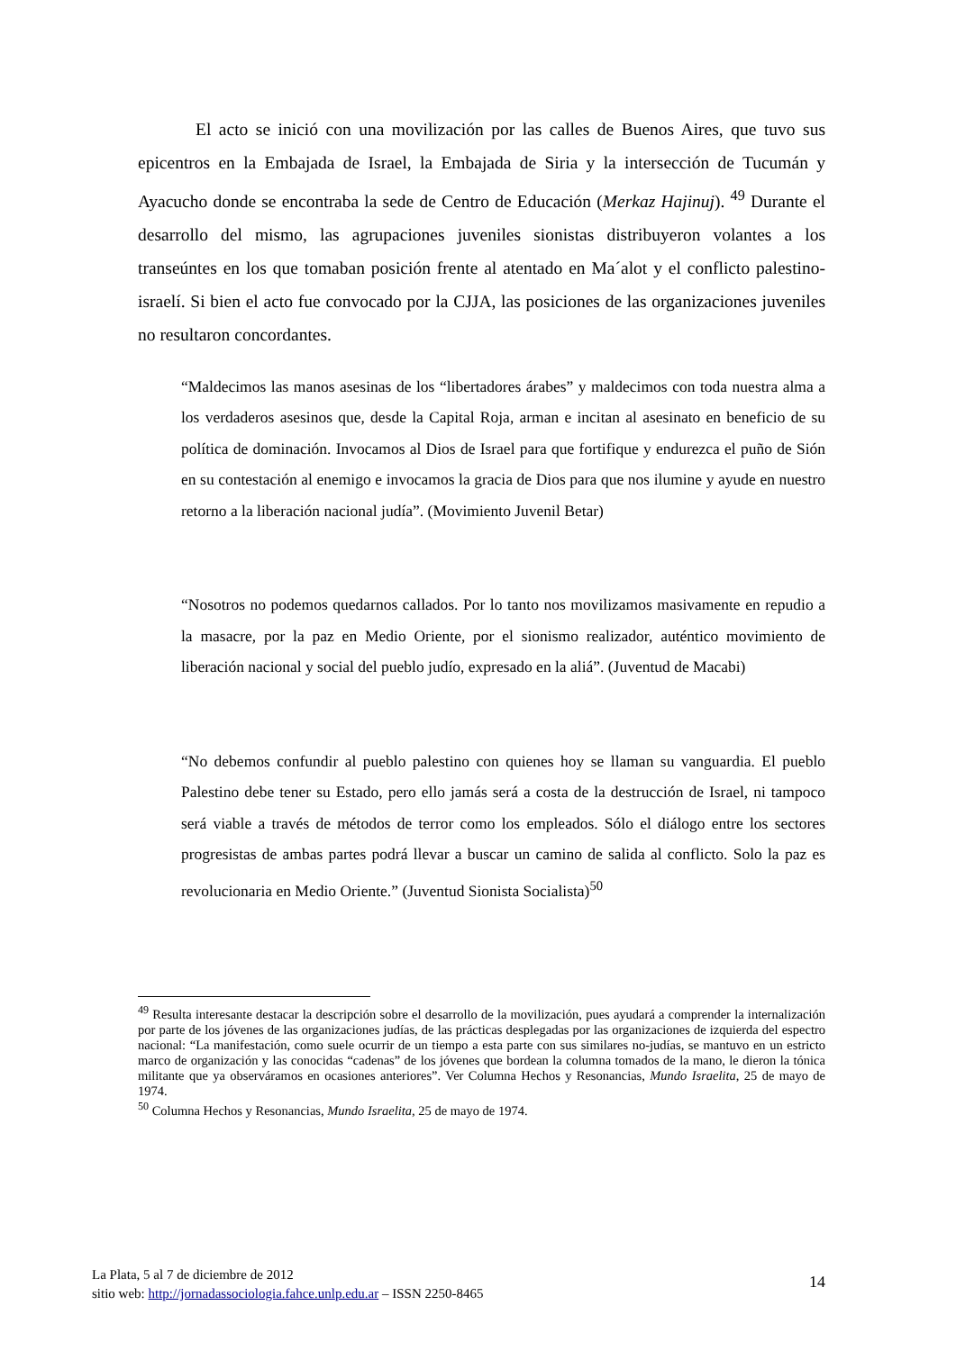El acto se inició con una movilización por las calles de Buenos Aires, que tuvo sus epicentros en la Embajada de Israel, la Embajada de Siria y la intersección de Tucumán y Ayacucho donde se encontraba la sede de Centro de Educación (Merkaz Hajinuj). <sup>49</sup> Durante el desarrollo del mismo, las agrupaciones juveniles sionistas distribuyeron volantes a los transeúntes en los que tomaban posición frente al atentado en Ma´alot y el conflicto palestino-israelí. Si bien el acto fue convocado por la CJJA, las posiciones de las organizaciones juveniles no resultaron concordantes.
“Maldecimos las manos asesinas de los “libertadores árabes” y maldecimos con toda nuestra alma a los verdaderos asesinos que, desde la Capital Roja, arman e incitan al asesinato en beneficio de su política de dominación. Invocamos al Dios de Israel para que fortifique y endurezca el puño de Sión en su contestación al enemigo e invocamos la gracia de Dios para que nos ilumine y ayude en nuestro retorno a la liberación nacional judía”. (Movimiento Juvenil Betar)
“Nosotros no podemos quedarnos callados. Por lo tanto nos movilizamos masivamente en repudio a la masacre, por la paz en Medio Oriente, por el sionismo realizador, auténtico movimiento de liberación nacional y social del pueblo judío, expresado en la aliá”. (Juventud de Macabi)
“No debemos confundir al pueblo palestino con quienes hoy se llaman su vanguardia. El pueblo Palestino debe tener su Estado, pero ello jamás será a costa de la destrucción de Israel, ni tampoco será viable a través de métodos de terror como los empleados. Sólo el diálogo entre los sectores progresistas de ambas partes podrá llevar a buscar un camino de salida al conflicto. Solo la paz es revolucionaria en Medio Oriente.” (Juventud Sionista Socialista)<sup>50</sup>
<sup>49</sup> Resulta interesante destacar la descripción sobre el desarrollo de la movilización, pues ayudará a comprender la internalización por parte de los jóvenes de las organizaciones judías, de las prácticas desplegadas por las organizaciones de izquierda del espectro nacional: “La manifestación, como suele ocurrir de un tiempo a esta parte con sus similares no-judías, se mantuvo en un estricto marco de organización y las conocidas “cadenas” de los jóvenes que bordean la columna tomados de la mano, le dieron la tónica militante que ya observáramos en ocasiones anteriores”. Ver Columna Hechos y Resonancias, Mundo Israelita, 25 de mayo de 1974.
<sup>50</sup> Columna Hechos y Resonancias, Mundo Israelita, 25 de mayo de 1974.
La Plata, 5 al 7 de diciembre de 2012
sitio web: http://jornadassociologia.fahce.unlp.edu.ar – ISSN 2250-8465
14